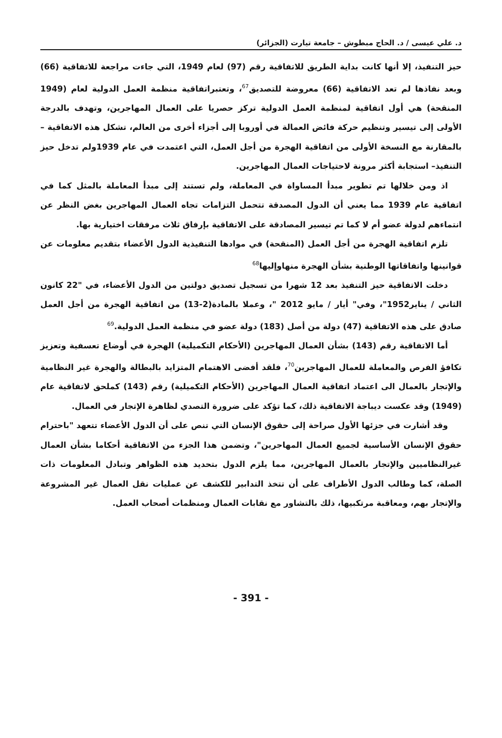د. علي عيسى / د. الحاج مبطوش – جامعة تيارت (الجزائر)
حيز التنفيذ، إلا أنها كانت بداية الطريق للاتفاقية رقم (97) لعام 1949، التي جاءت مراجعة للاتفاقية (66) وبعد نفاذها لم تعد الاتفاقية (66) معروضة للتصديق<sup>67</sup>، وتعتبراتفاقية منظمة العمل الدولية لعام (1949 المنقحة) هي أول اتفاقية لمنظمة العمل الدولية تركز حصريا على العمال المهاجرين، وتهدف بالدرجة الأولى إلى تيسير وتنظيم حركة فائض العمالة في أوروبا إلى أجزاء أخرى من العالم، تشكل هذه الاتفاقية – بالمقارنة مع النسخة الأولى من اتفاقية الهجرة من أجل العمل، التي اعتمدت في عام 1939ولم تدخل حيز التنفيذ– استجابة أكثر مرونة لاحتياجات العمال المهاجرين.
اذ ومن خلالها تم تطوير مبدأ المساواة في المعاملة، ولم تستند إلى مبدأ المعاملة بالمثل كما في اتفاقية عام 1939 مما يعني أن الدول المصدقة تتحمل التزامات تجاه العمال المهاجرين بغض النظر عن انتماءهم لدولة عضو أم لا كما تم تيسير المصادقة على الاتفاقية بإرفاق ثلاث مرفقات اختيارية بها.
تلزم اتفاقية الهجرة من أجل العمل (المنقحة) في موادها التنفيذية الدول الأعضاء بتقديم معلومات عن قوانينها واتفاقاتها الوطنية بشأن الهجرة منهاوإليها<sup>68</sup>
دخلت الاتفاقية حيز التنفيذ بعد 12 شهرا من تسجيل تصديق دولتين من الدول الأعضاء، في "22 كانون الثاني / يناير1952"، وفي" أيار / مايو 2012 "، وعملا بالمادة(2-13) من اتفاقية الهجرة من أجل العمل صادق على هذه الاتفاقية (47) دولة من أصل (183) دولة عضو في منظمة العمل الدولية.<sup>69</sup>
أما الاتفاقية رقم (143) بشأن العمال المهاجرين (الأحكام التكميلية) الهجرة في أوضاع تعسفية وتعزيز تكافؤ الفرص والمعاملة للعمال المهاجرين<sup>70</sup>، فلقد أفضى الاهتمام المتزايد بالبطالة والهجرة غير النظامية والإتجار بالعمال الى اعتماد اتفاقية العمال المهاجرين (الأحكام التكميلية) رقم (143) كملحق لاتفاقية عام (1949) وقد عكست ديباجة الاتفاقية ذلك، كما تؤكد على ضرورة التصدي لظاهرة الإتجار في العمال.
وقد أشارت في جزئها الأول صراحة إلى حقوق الإنسان التي تنص على أن الدول الأعضاء تتعهد "باحترام حقوق الإنسان الأساسية لجميع العمال المهاجرين"، وتضمن هذا الجزء من الاتفاقية أحكاما بشأن العمال غيرالنظاميين والإتجار بالعمال المهاجرين، مما يلزم الدول بتحديد هذه الظواهر وتبادل المعلومات ذات الصلة، كما وطالب الدول الأطراف على أن تتخذ التدابير للكشف عن عمليات نقل العمال غير المشروعة والإتجار بهم، ومعاقبة مرتكبيها، ذلك بالتشاور مع نقابات العمال ومنظمات أصحاب العمل.
- 391 -